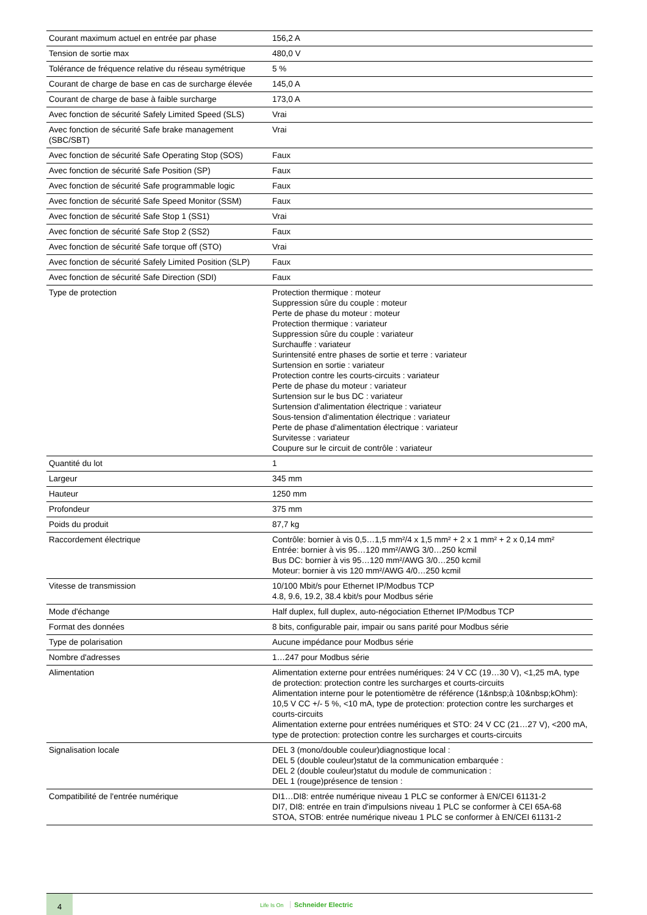| Courant maximum actuel en entrée par phase | 156,2 A |
| Tension de sortie max | 480,0 V |
| Tolérance de fréquence relative du réseau symétrique | 5 % |
| Courant de charge de base en cas de surcharge élevée | 145,0 A |
| Courant de charge de base à faible surcharge | 173,0 A |
| Avec fonction de sécurité Safely Limited Speed (SLS) | Vrai |
| Avec fonction de sécurité Safe brake management (SBC/SBT) | Vrai |
| Avec fonction de sécurité Safe Operating Stop (SOS) | Faux |
| Avec fonction de sécurité Safe Position (SP) | Faux |
| Avec fonction de sécurité Safe programmable logic | Faux |
| Avec fonction de sécurité Safe Speed Monitor (SSM) | Faux |
| Avec fonction de sécurité Safe Stop 1 (SS1) | Vrai |
| Avec fonction de sécurité Safe Stop 2 (SS2) | Faux |
| Avec fonction de sécurité Safe torque off (STO) | Vrai |
| Avec fonction de sécurité Safely Limited Position (SLP) | Faux |
| Avec fonction de sécurité Safe Direction (SDI) | Faux |
| Type de protection | Protection thermique : moteur Suppression sûre du couple : moteur Perte de phase du moteur : moteur Protection thermique : variateur Suppression sûre du couple : variateur Surchauffe : variateur Surintensité entre phases de sortie et terre : variateur Surtension en sortie : variateur Protection contre les courts-circuits : variateur Perte de phase du moteur : variateur Surtension sur le bus DC : variateur Surtension d'alimentation électrique : variateur Sous-tension d'alimentation électrique : variateur Perte de phase d'alimentation électrique : variateur Survitesse : variateur Coupure sur le circuit de contrôle : variateur |
| Quantité du lot | 1 |
| Largeur | 345 mm |
| Hauteur | 1250 mm |
| Profondeur | 375 mm |
| Poids du produit | 87,7 kg |
| Raccordement électrique | Contrôle: bornier à vis 0,5…1,5 mm²/4 x 1,5 mm² + 2 x 1 mm² + 2 x 0,14 mm² Entrée: bornier à vis 95…120 mm²/AWG 3/0…250 kcmil Bus DC: bornier à vis 95…120 mm²/AWG 3/0…250 kcmil Moteur: bornier à vis 120 mm²/AWG 4/0…250 kcmil |
| Vitesse de transmission | 10/100 Mbit/s pour Ethernet IP/Modbus TCP 4.8, 9.6, 19.2, 38.4 kbit/s pour Modbus série |
| Mode d'échange | Half duplex, full duplex, auto-négociation Ethernet IP/Modbus TCP |
| Format des données | 8 bits, configurable pair, impair ou sans parité pour Modbus série |
| Type de polarisation | Aucune impédance pour Modbus série |
| Nombre d'adresses | 1…247 pour Modbus série |
| Alimentation | Alimentation externe pour entrées numériques: 24 V CC (19…30 V), <1,25 mA, type de protection: protection contre les surcharges et courts-circuits Alimentation interne pour le potentiomètre de référence (1&nbsp;à 10&nbsp;kOhm): 10,5 V CC +/- 5 %, <10 mA, type de protection: protection contre les surcharges et courts-circuits Alimentation externe pour entrées numériques et STO: 24 V CC (21…27 V), <200 mA, type de protection: protection contre les surcharges et courts-circuits |
| Signalisation locale | DEL 3 (mono/double couleur)diagnostique local : DEL 5 (double couleur)statut de la communication embarquée : DEL 2 (double couleur)statut du module de communication : DEL 1 (rouge)présence de tension : |
| Compatibilité de l'entrée numérique | DI1…DI8: entrée numérique niveau 1 PLC se conformer à EN/CEI 61131-2 DI7, DI8: entrée en train d'impulsions niveau 1 PLC se conformer à CEI 65A-68 STOA, STOB: entrée numérique niveau 1 PLC se conformer à EN/CEI 61131-2 |
4
Life Is On Schneider Electric